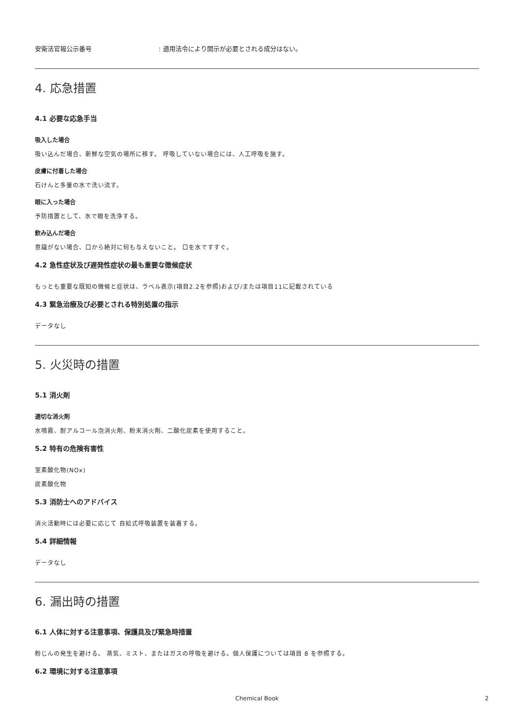安衛法官報公示番号: 適用法令により開示が必要とされる成分はない。
4. 応急措置
4.1 必要な応急手当
吸入した場合
吸い込んだ場合、新鮮な空気の場所に移す。 呼吸していない場合には、人工呼吸を施す。
皮膚に付着した場合
石けんと多量の水で洗い流す。
眼に入った場合
予防措置として、水で眼を洗浄する。
飲み込んだ場合
意識がない場合、口から絶対に何も与えないこと。 口を水ですすぐ。
4.2 急性症状及び遅発性症状の最も重要な徴候症状
もっとも重要な既知の徴候と症状は、ラベル表示(項目2.2を参照)および/または項目11に記載されている
4.3 緊急治療及び必要とされる特別処置の指示
データなし
5. 火災時の措置
5.1 消火剤
適切な消火剤
水噴霧、耐アルコール泡消火剤、粉末消火剤、二酸化炭素を使用すること。
5.2 特有の危険有害性
室素酸化物(NOx)
炭素酸化物
5.3 消防士へのアドバイス
消火活動時には必要に応じて 自給式呼吸装置を装着する。
5.4 詳細情報
データなし
6. 漏出時の措置
6.1 人体に対する注意事項、保護具及び緊急時措置
粉じんの発生を避ける。 蒸気、ミスト、またはガスの呼吸を避ける。個人保護については項目 8 を参照する。
6.2 環境に対する注意事項
Chemical Book 2